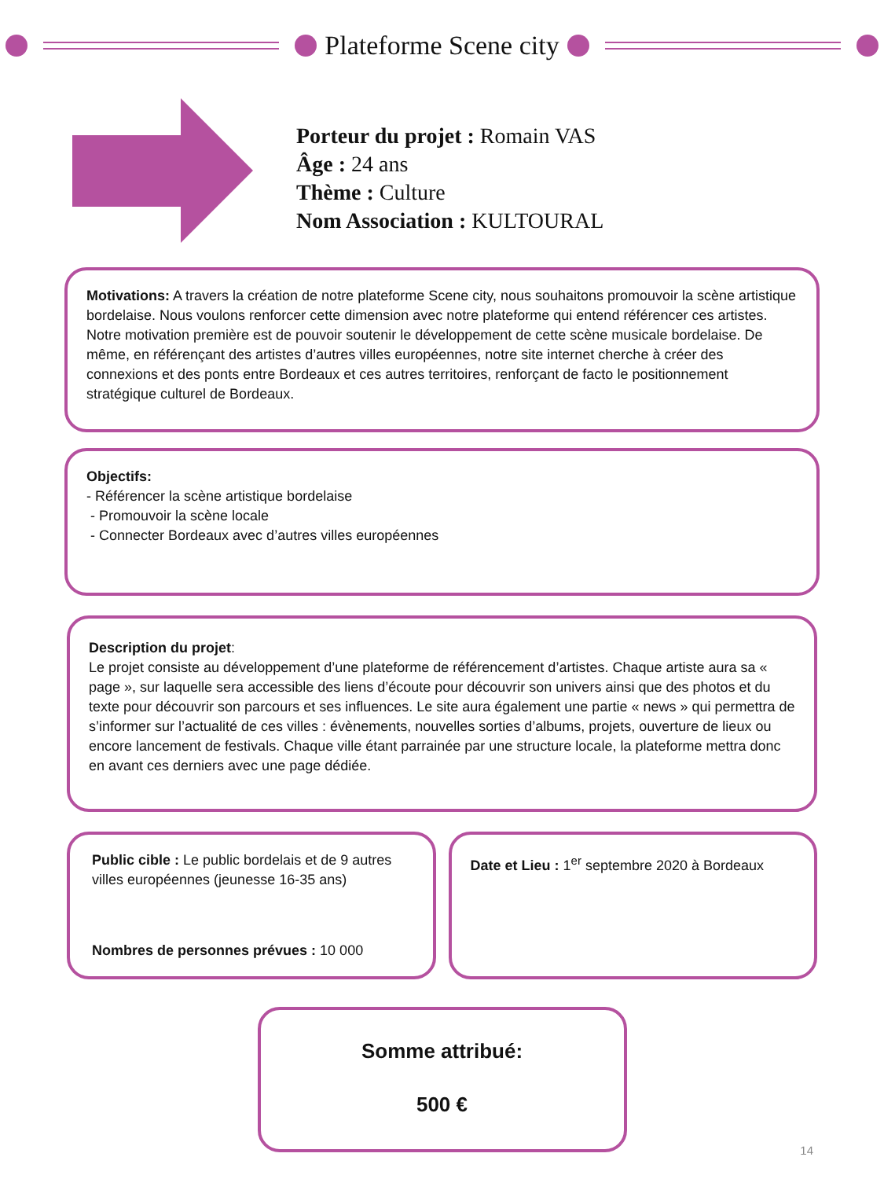Plateforme Scene city
Porteur du projet : Romain VAS
Âge : 24 ans
Thème : Culture
Nom Association : KULTOURAL
Motivations: A travers la création de notre plateforme Scene city, nous souhaitons promouvoir la scène artistique bordelaise. Nous voulons renforcer cette dimension avec notre plateforme qui entend référencer ces artistes. Notre motivation première est de pouvoir soutenir le développement de cette scène musicale bordelaise. De même, en référençant des artistes d’autres villes européennes, notre site internet cherche à créer des connexions et des ponts entre Bordeaux et ces autres territoires, renforçant de facto le positionnement stratégique culturel de Bordeaux.
Objectifs:
- Référencer la scène artistique bordelaise
- Promouvoir la scène locale
- Connecter Bordeaux avec d’autres villes européennes
Description du projet:
Le projet consiste au développement d’une plateforme de référencement d’artistes. Chaque artiste aura sa « page », sur laquelle sera accessible des liens d’écoute pour découvrir son univers ainsi que des photos et du texte pour découvrir son parcours et ses influences. Le site aura également une partie « news » qui permettra de s’informer sur l’actualité de ces villes : évènements, nouvelles sorties d’albums, projets, ouverture de lieux ou encore lancement de festivals. Chaque ville étant parrainée par une structure locale, la plateforme mettra donc en avant ces derniers avec une page dédiée.
Public cible : Le public bordelais et de 9 autres villes européennes (jeunesse 16-35 ans)
Nombres de personnes prévues : 10 000
Date et Lieu : 1<sup>er</sup> septembre 2020 à Bordeaux
Somme attribué:
500 €
14